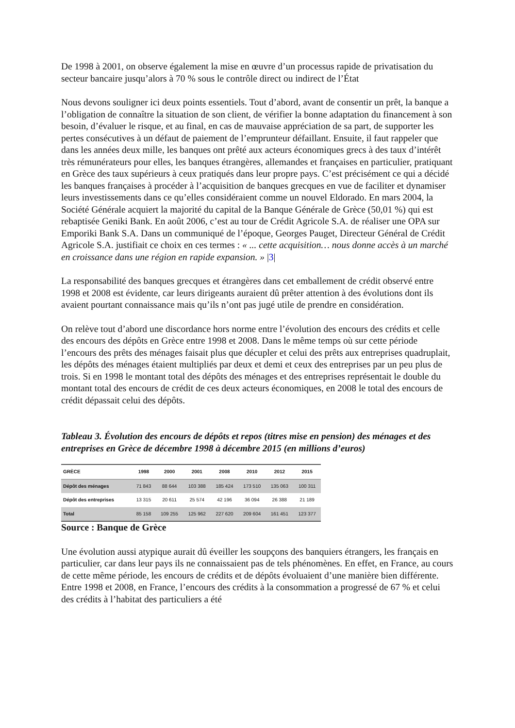De 1998 à 2001, on observe également la mise en œuvre d’un processus rapide de privatisation du secteur bancaire jusqu’alors à 70 % sous le contrôle direct ou indirect de l’État
Nous devons souligner ici deux points essentiels. Tout d’abord, avant de consentir un prêt, la banque a l’obligation de connaître la situation de son client, de vérifier la bonne adaptation du financement à son besoin, d’évaluer le risque, et au final, en cas de mauvaise appréciation de sa part, de supporter les pertes consécutives à un défaut de paiement de l’emprunteur défaillant. Ensuite, il faut rappeler que dans les années deux mille, les banques ont prêté aux acteurs économiques grecs à des taux d’intérêt très rémunérateurs pour elles, les banques étrangères, allemandes et françaises en particulier, pratiquant en Grèce des taux supérieurs à ceux pratiqués dans leur propre pays. C’est précisément ce qui a décidé les banques françaises à procéder à l’acquisition de banques grecques en vue de faciliter et dynamiser leurs investissements dans ce qu’elles considéraient comme un nouvel Eldorado. En mars 2004, la Société Générale acquiert la majorité du capital de la Banque Générale de Grèce (50,01 %) qui est rebaptisée Geniki Bank. En août 2006, c’est au tour de Crédit Agricole S.A. de réaliser une OPA sur Emporiki Bank S.A. Dans un communiqué de l’époque, Georges Pauget, Directeur Général de Crédit Agricole S.A. justifiait ce choix en ces termes : « ... cette acquisition… nous donne accès à un marché en croissance dans une région en rapide expansion. » |3|
La responsabilité des banques grecques et étrangères dans cet emballement de crédit observé entre 1998 et 2008 est évidente, car leurs dirigeants auraient dû prêter attention à des évolutions dont ils avaient pourtant connaissance mais qu’ils n’ont pas jugé utile de prendre en considération.
On relève tout d’abord une discordance hors norme entre l’évolution des encours des crédits et celle des encours des dépôts en Grèce entre 1998 et 2008. Dans le même temps où sur cette période l’encours des prêts des ménages faisait plus que décupler et celui des prêts aux entreprises quadruplait, les dépôts des ménages étaient multipliés par deux et demi et ceux des entreprises par un peu plus de trois. Si en 1998 le montant total des dépôts des ménages et des entreprises représentait le double du montant total des encours de crédit de ces deux acteurs économiques, en 2008 le total des encours de crédit dépassait celui des dépôts.
Tableau 3. Évolution des encours de dépôts et repos (titres mise en pension) des ménages et des entreprises en Grèce de décembre 1998 à décembre 2015 (en millions d’euros)
| GRÈCE | 1998 | 2000 | 2001 | 2008 | 2010 | 2012 | 2015 |
| --- | --- | --- | --- | --- | --- | --- | --- |
| Dépôt des ménages | 71 843 | 88 644 | 103 388 | 185 424 | 173 510 | 135 063 | 100 311 |
| Dépôt des entreprises | 13 315 | 20 611 | 25 574 | 42 196 | 36 094 | 26 388 | 21 189 |
| Total | 85 158 | 109 255 | 125 962 | 227 620 | 209 604 | 161 451 | 123 377 |
Source : Banque de Grèce
Une évolution aussi atypique aurait dû éveiller les soupçons des banquiers étrangers, les français en particulier, car dans leur pays ils ne connaissaient pas de tels phénomènes. En effet, en France, au cours de cette même période, les encours de crédits et de dépôts évoluaient d’une manière bien différente. Entre 1998 et 2008, en France, l’encours des crédits à la consommation a progressé de 67 % et celui des crédits à l’habitat des particuliers a été